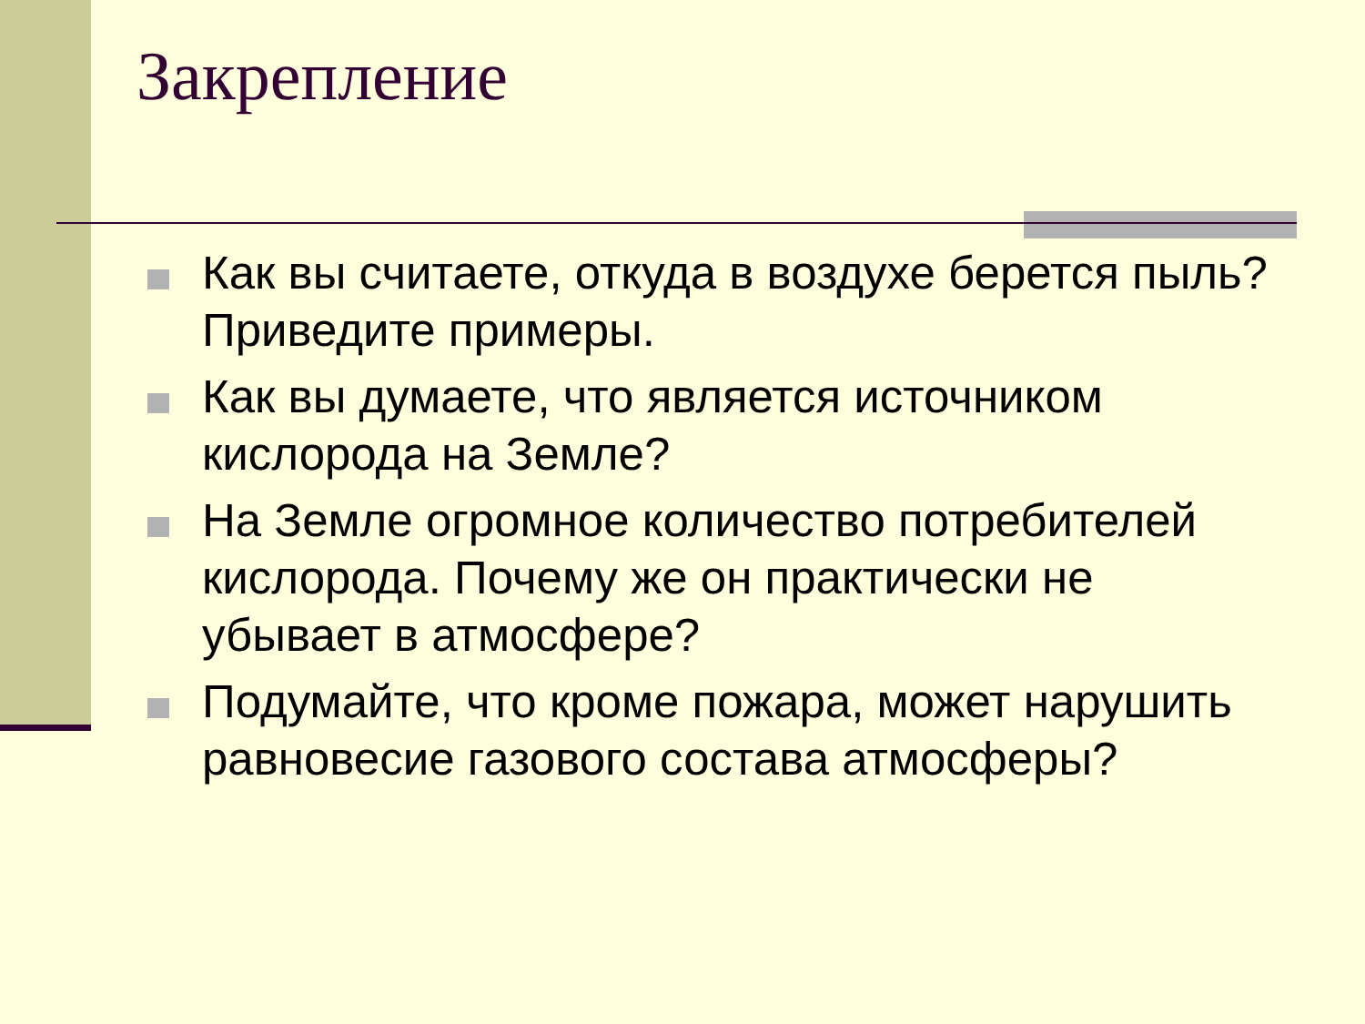Закрепление
Как вы считаете, откуда в воздухе берется пыль? Приведите примеры.
Как вы думаете, что является источником кислорода на Земле?
На Земле огромное количество потребителей кислорода. Почему же он практически не убывает в атмосфере?
Подумайте, что кроме пожара, может нарушить равновесие газового состава атмосферы?